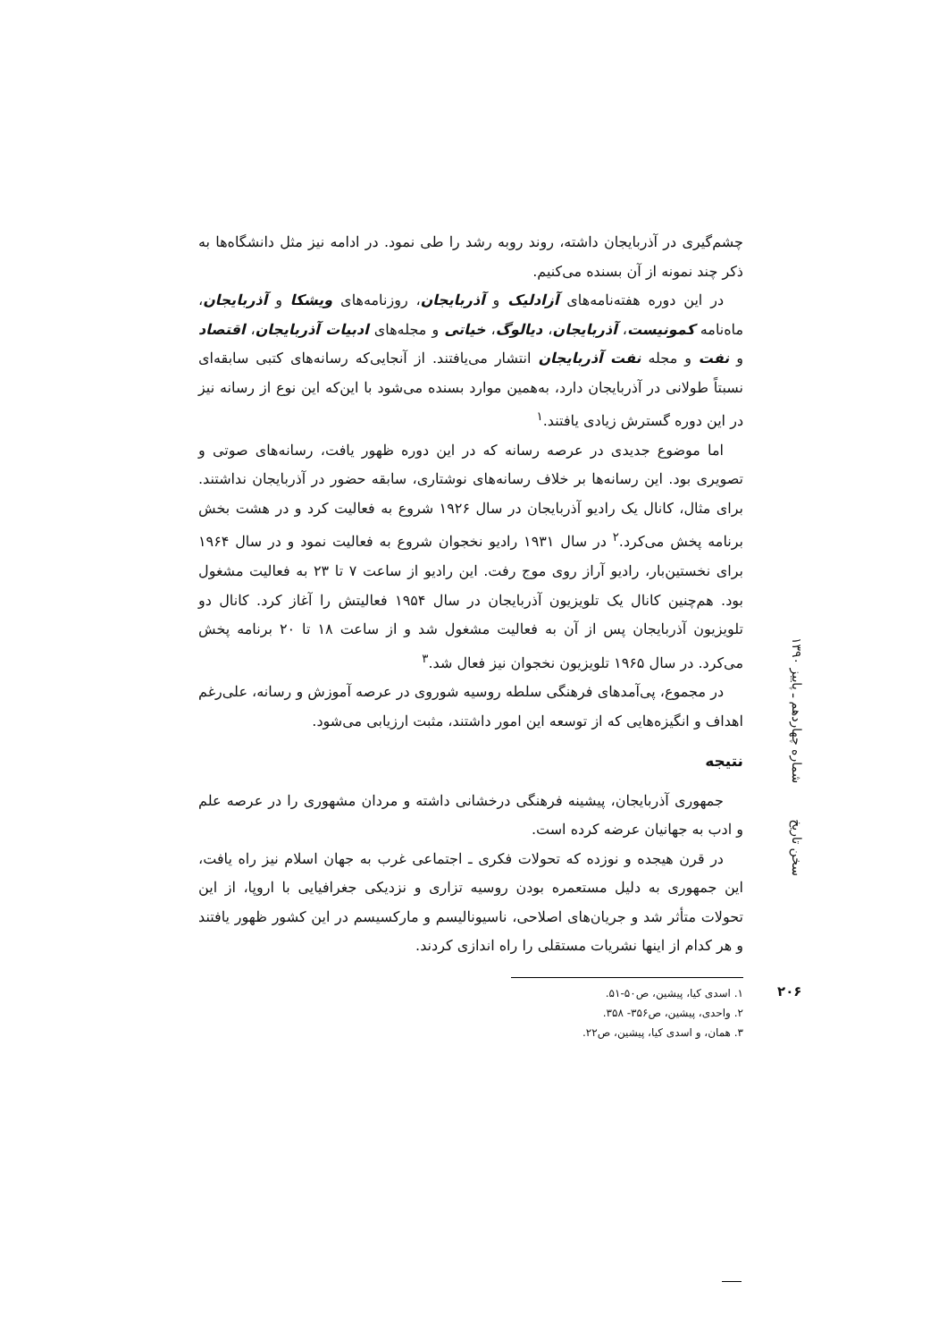چشم‌گیری در آذربایجان داشته، روند روبه رشد را طی نمود. در ادامه نیز مثل دانشگاه‌ها به ذکر چند نمونه از آن بسنده می‌کنیم.
در این دوره هفته‌نامه‌های آزادلیک و آذربایجان، روزنامه‌های ویشکا و آذربایجان، ماه‌نامه کمونیست، آذربایجان، دیالوگ، خیاتی و مجله‌های ادبیات آذربایجان، اقتصاد و نفت و مجله نفت آذربایجان انتشار می‌یافتند. از آنجایی‌که رسانه‌های کتبی سابقه‌ای نسبتاً طولانی در آذربایجان دارد، به‌همین موارد بسنده می‌شود با این‌که این نوع از رسانه نیز در این دوره گسترش زیادی یافتند.<sup>۱</sup>
اما موضوع جدیدی در عرصه رسانه که در این دوره ظهور یافت، رسانه‌های صوتی و تصویری بود. این رسانه‌ها بر خلاف رسانه‌های نوشتاری، سابقه حضور در آذربایجان نداشتند. برای مثال، کانال یک رادیو آذربایجان در سال ۱۹۲۶ شروع به فعالیت کرد و در هشت بخش برنامه پخش می‌کرد.<sup>۲</sup> در سال ۱۹۳۱ رادیو نخجوان شروع به فعالیت نمود و در سال ۱۹۶۴ برای نخستین‌بار، رادیو آراز روی موج رفت. این رادیو از ساعت ۷ تا ۲۳ به فعالیت مشغول بود. هم‌چنین کانال یک تلویزیون آذربایجان در سال ۱۹۵۴ فعالیتش را آغاز کرد. کانال دو تلویزیون آذربایجان پس از آن به فعالیت مشغول شد و از ساعت ۱۸ تا ۲۰ برنامه پخش می‌کرد. در سال ۱۹۶۵ تلویزیون نخجوان نیز فعال شد.<sup>۳</sup>
در مجموع، پی‌آمدهای فرهنگی سلطه روسیه شوروی در عرصه آموزش و رسانه، علی‌رغم اهداف و انگیزه‌هایی که از توسعه این امور داشتند، مثبت ارزیابی می‌شود.
نتیجه
جمهوری آذربایجان، پیشینه فرهنگی درخشانی داشته و مردان مشهوری را در عرصه علم و ادب به جهانیان عرضه کرده است.
در قرن هیجده و نوزده که تحولات فکری ـ اجتماعی غرب به جهان اسلام نیز راه یافت، این جمهوری به دلیل مستعمره بودن روسیه تزاری و نزدیکی جغرافیایی با اروپا، از این تحولات متأثر شد و جریان‌های اصلاحی، ناسیونالیسم و مارکسیسم در این کشور ظهور یافتند و هر کدام از اینها نشریات مستقلی را راه اندازی کردند.
۱. اسدی کیا، پیشین، ص۵۰-۵۱.
۲. واحدی، پیشین، ص۳۵۶- ۳۵۸.
۳. همان، و اسدی کیا، پیشین، ص۲۲.
سخن تاریخ شماره چهاردهم ـ پاییز ۱۳۹۰
۲۰۶